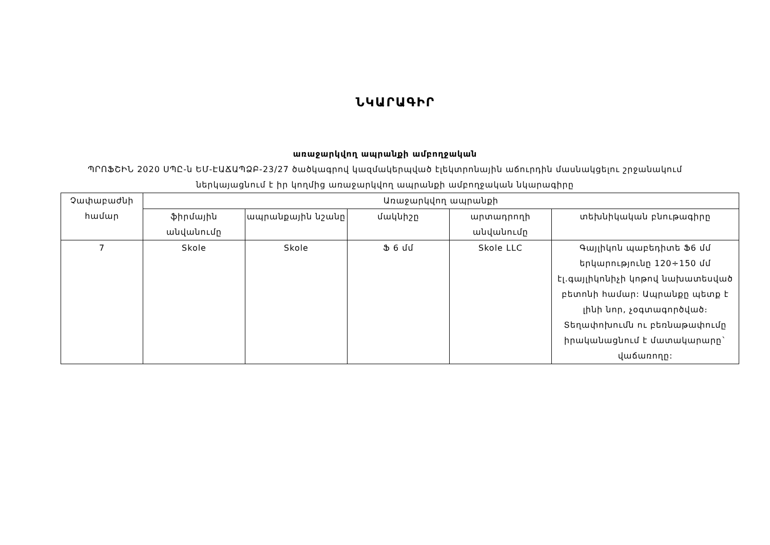ՆԿԱՐԱԳԻՐ
առաջարկվող ապրանքի ամբողջական
ՊՐՈՖՇԻՆ 2020 ՍՊԸ-ն ԵՄ-ԷԱՃԱՊՁԲ-23/27 ծածկագրով կազմակերպված էլեկտրոնային աճուրդին մասնակցելու շրջանակում
ներկայացնում է իր կողմից առաջարկվող ապրանքի ամբողջական նկարագիրը
| Չափաբաժնի համար | Առաջարկվող ապրանքի | | | | |
| --- | --- | --- | --- | --- | --- |
| | ֆիրմային անվանումը | ապրանքային նշանը | մակնիշը | արտադրողի անվանումը | տեխնիկական բնութագիրը |
| 7 | Skole | Skole | Ֆ 6 մմ | Skole LLC | Գայլիկոն պաբեդիտե Ֆ6 մմ երկարությունը 120÷150 մմ էլ.գայլիկոնիչի կոթով նախատեսված բետոնի համար: Ապրանքը պետք է լինի նոր, չօգտագործված։ Տեղափոխումն ու բեռնաթափումը իրականացնում է մատակարարը` վաճառողը: |